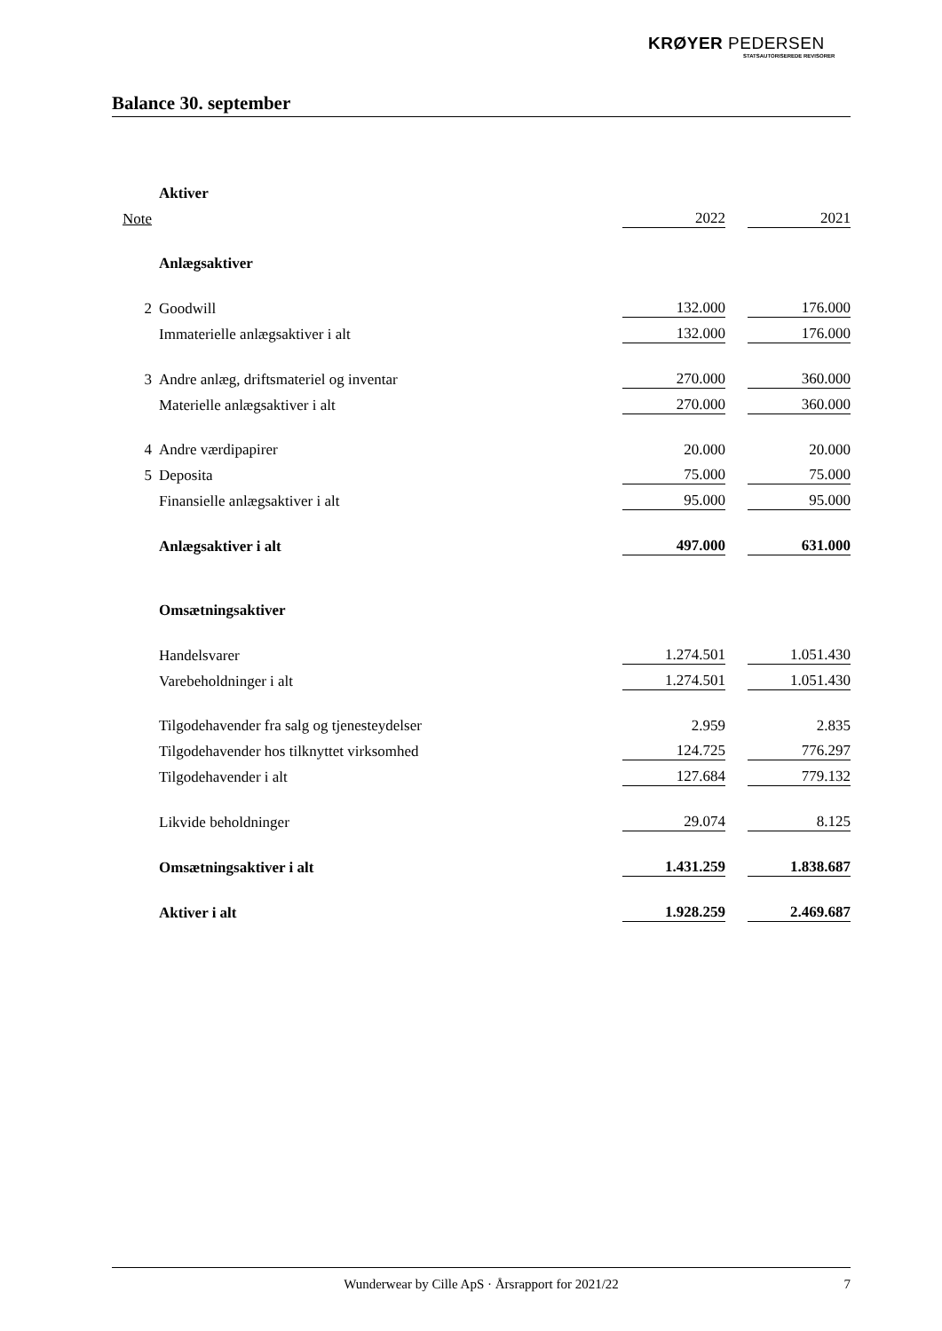KRØYER PEDERSEN
STATSAUTORISEREDE REVISORER
Balance 30. september
| | Aktiver | | | |
| Note | | 2022 | | 2021 |
| | Anlægsaktiver | | | |
| 2 | Goodwill | 132.000 | | 176.000 |
| | Immaterielle anlægsaktiver i alt | 132.000 | | 176.000 |
| 3 | Andre anlæg, driftsmateriel og inventar | 270.000 | | 360.000 |
| | Materielle anlægsaktiver i alt | 270.000 | | 360.000 |
| 4 | Andre værdipapirer | 20.000 | | 20.000 |
| 5 | Deposita | 75.000 | | 75.000 |
| | Finansielle anlægsaktiver i alt | 95.000 | | 95.000 |
| | Anlægsaktiver i alt | 497.000 | | 631.000 |
| | Omsætningsaktiver | | | |
| | Handelsvarer | 1.274.501 | | 1.051.430 |
| | Varebeholdninger i alt | 1.274.501 | | 1.051.430 |
| | Tilgodehavender fra salg og tjenesteydelser | 2.959 | | 2.835 |
| | Tilgodehavender hos tilknyttet virksomhed | 124.725 | | 776.297 |
| | Tilgodehavender i alt | 127.684 | | 779.132 |
| | Likvide beholdninger | 29.074 | | 8.125 |
| | Omsætningsaktiver i alt | 1.431.259 | | 1.838.687 |
| | Aktiver i alt | 1.928.259 | | 2.469.687 |
Wunderwear by Cille ApS · Årsrapport for 2021/22 7